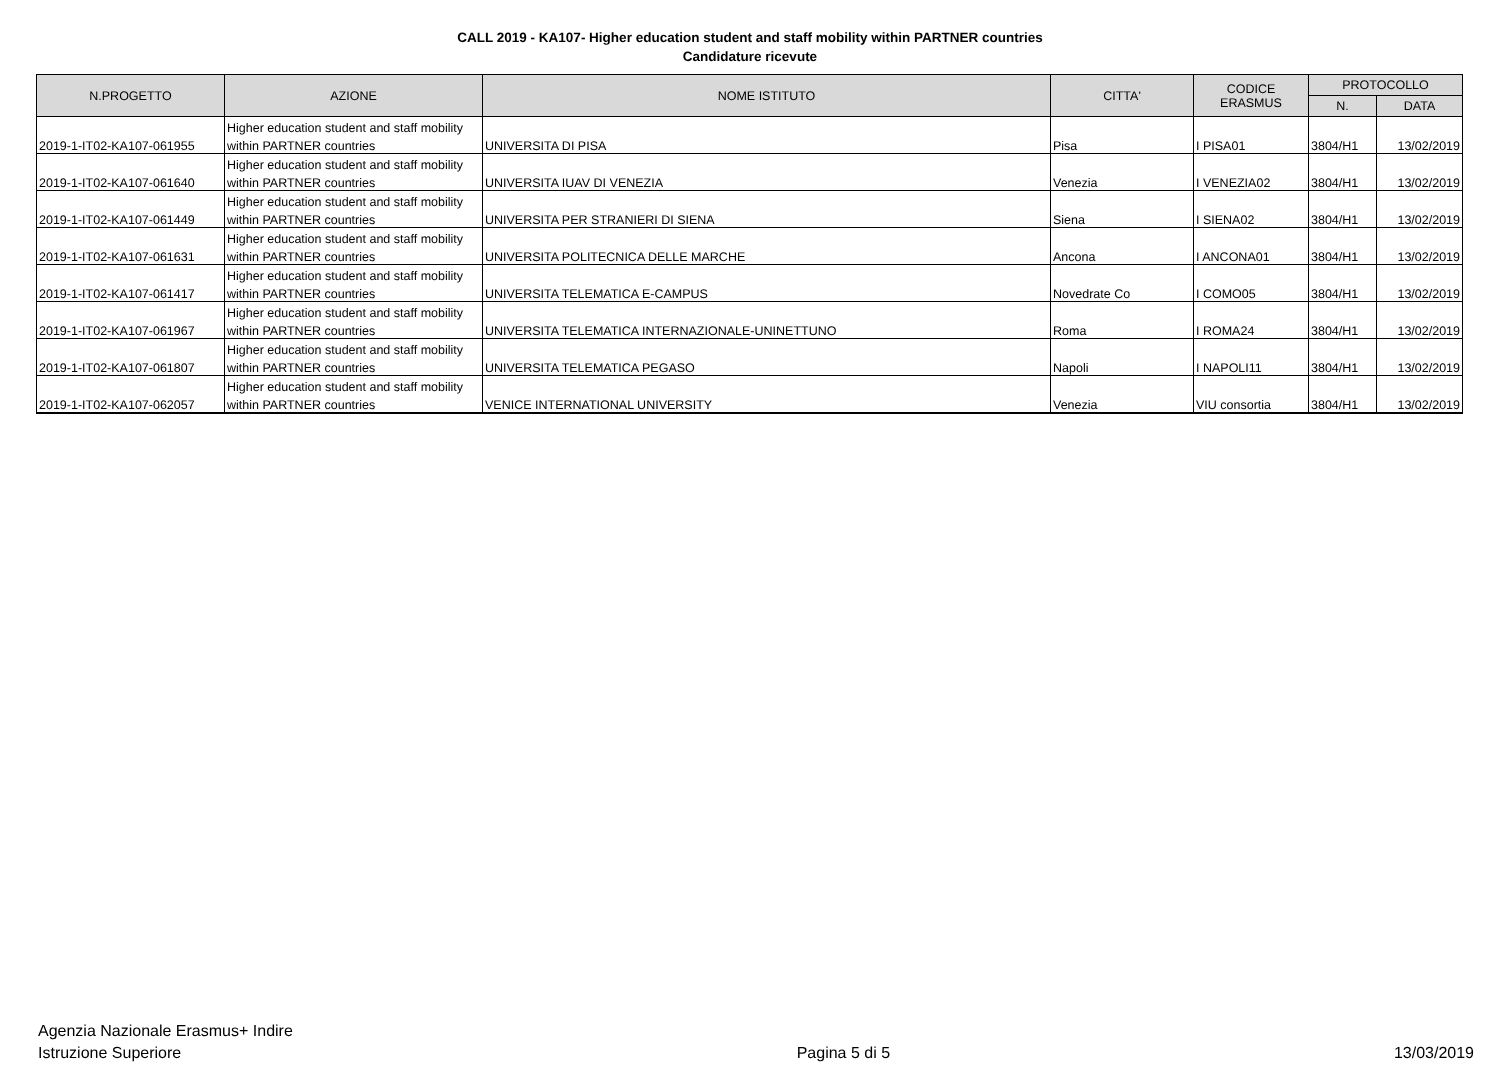CALL 2019 - KA107- Higher education student and staff mobility within PARTNER countries
Candidature ricevute
| N.PROGETTO | AZIONE | NOME ISTITUTO | CITTA' | CODICE ERASMUS | PROTOCOLLO | |
| --- | --- | --- | --- | --- | --- | --- |
| | | | | | N. | DATA |
| | Higher education student and staff mobility | | | | | |
| 2019-1-IT02-KA107-061955 | within PARTNER countries | UNIVERSITA DI PISA | Pisa | I PISA01 | 3804/H1 | 13/02/2019 |
| | Higher education student and staff mobility | | | | | |
| 2019-1-IT02-KA107-061640 | within PARTNER countries | UNIVERSITA IUAV DI VENEZIA | Venezia | I VENEZIA02 | 3804/H1 | 13/02/2019 |
| | Higher education student and staff mobility | | | | | |
| 2019-1-IT02-KA107-061449 | within PARTNER countries | UNIVERSITA PER STRANIERI DI SIENA | Siena | I SIENA02 | 3804/H1 | 13/02/2019 |
| | Higher education student and staff mobility | | | | | |
| 2019-1-IT02-KA107-061631 | within PARTNER countries | UNIVERSITA POLITECNICA DELLE MARCHE | Ancona | I ANCONA01 | 3804/H1 | 13/02/2019 |
| | Higher education student and staff mobility | | | | | |
| 2019-1-IT02-KA107-061417 | within PARTNER countries | UNIVERSITA TELEMATICA E-CAMPUS | Novedrate Co | I COMO05 | 3804/H1 | 13/02/2019 |
| | Higher education student and staff mobility | | | | | |
| 2019-1-IT02-KA107-061967 | within PARTNER countries | UNIVERSITA TELEMATICA INTERNAZIONALE-UNINETTUNO | Roma | I ROMA24 | 3804/H1 | 13/02/2019 |
| | Higher education student and staff mobility | | | | | |
| 2019-1-IT02-KA107-061807 | within PARTNER countries | UNIVERSITA TELEMATICA PEGASO | Napoli | I NAPOLI11 | 3804/H1 | 13/02/2019 |
| | Higher education student and staff mobility | | | | | |
| 2019-1-IT02-KA107-062057 | within PARTNER countries | VENICE INTERNATIONAL UNIVERSITY | Venezia | VIU consortia | 3804/H1 | 13/02/2019 |
Agenzia Nazionale Erasmus+ Indire
Istruzione Superiore
Pagina 5 di 5
13/03/2019